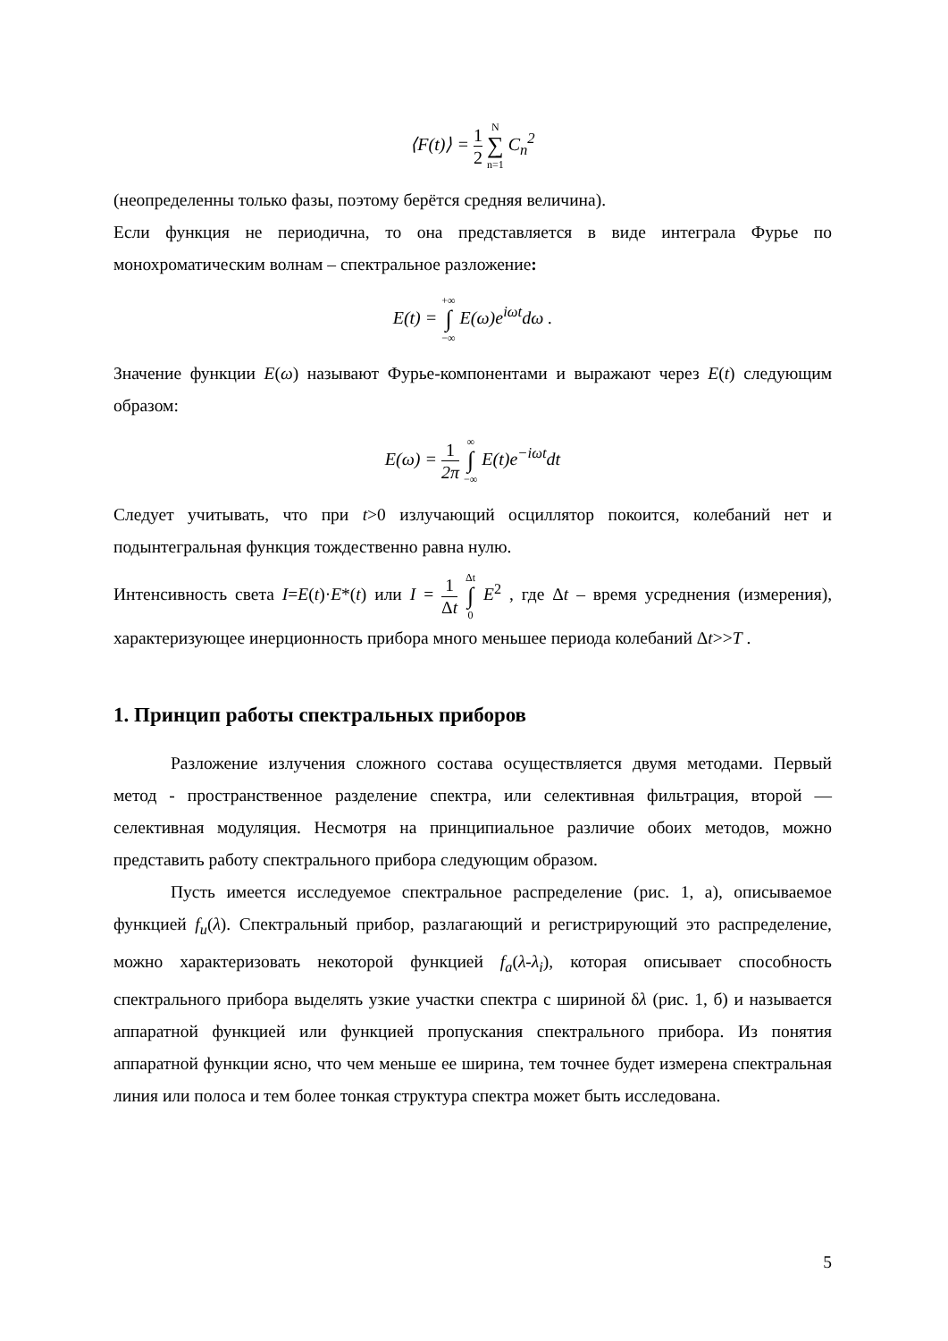⟨F(t)⟩ = 1 2 N ∑ n=1 C<sub>n</sub><sup>2</sup>
(неопределенны только фазы, поэтому берётся средняя величина).
Если функция не периодична, то она представляется в виде интеграла Фурье по монохроматическим волнам – спектральное разложение:
E(t) = +∞ ∫ −∞ E(ω)e<sup>iωt</sup>dω .
Значение функции E(ω) называют Фурье-компонентами и выражают через E(t) следующим образом:
E(ω) = 1 2π ∞ ∫ −∞ E(t)e<sup>−iωt</sup>dt
Следует учитывать, что при t>0 излучающий осциллятор покоится, колебаний нет и подынтегральная функция тождественно равна нулю.
Интенсивность света I=E(t)·E*(t) или I = 1 Δt Δt ∫ 0 E<sup>2</sup> , где Δt – время усреднения (измерения), характеризующее инерционность прибора много меньшее периода колебаний Δt>>T .
1. Принцип работы спектральных приборов
Разложение излучения сложного состава осуществляется двумя методами. Первый метод - пространственное разделение спектра, или селективная фильтрация, второй — селективная модуляция. Несмотря на принципиальное различие обоих методов, можно представить работу спектрального прибора следующим образом.
Пусть имеется исследуемое спектральное распределение (рис. 1, а), описываемое функцией f<sub>u</sub>(λ). Спектральный прибор, разлагающий и регистрирующий это распределение, можно характеризовать некоторой функцией f<sub>a</sub>(λ-λ<sub>i</sub>), которая описывает способность спектрального прибора выделять узкие участки спектра с шириной δλ (рис. 1, б) и называется аппаратной функцией или функцией пропускания спектрального прибора. Из понятия аппаратной функции ясно, что чем меньше ее ширина, тем точнее будет измерена спектральная линия или полоса и тем более тонкая структура спектра может быть исследована.
5